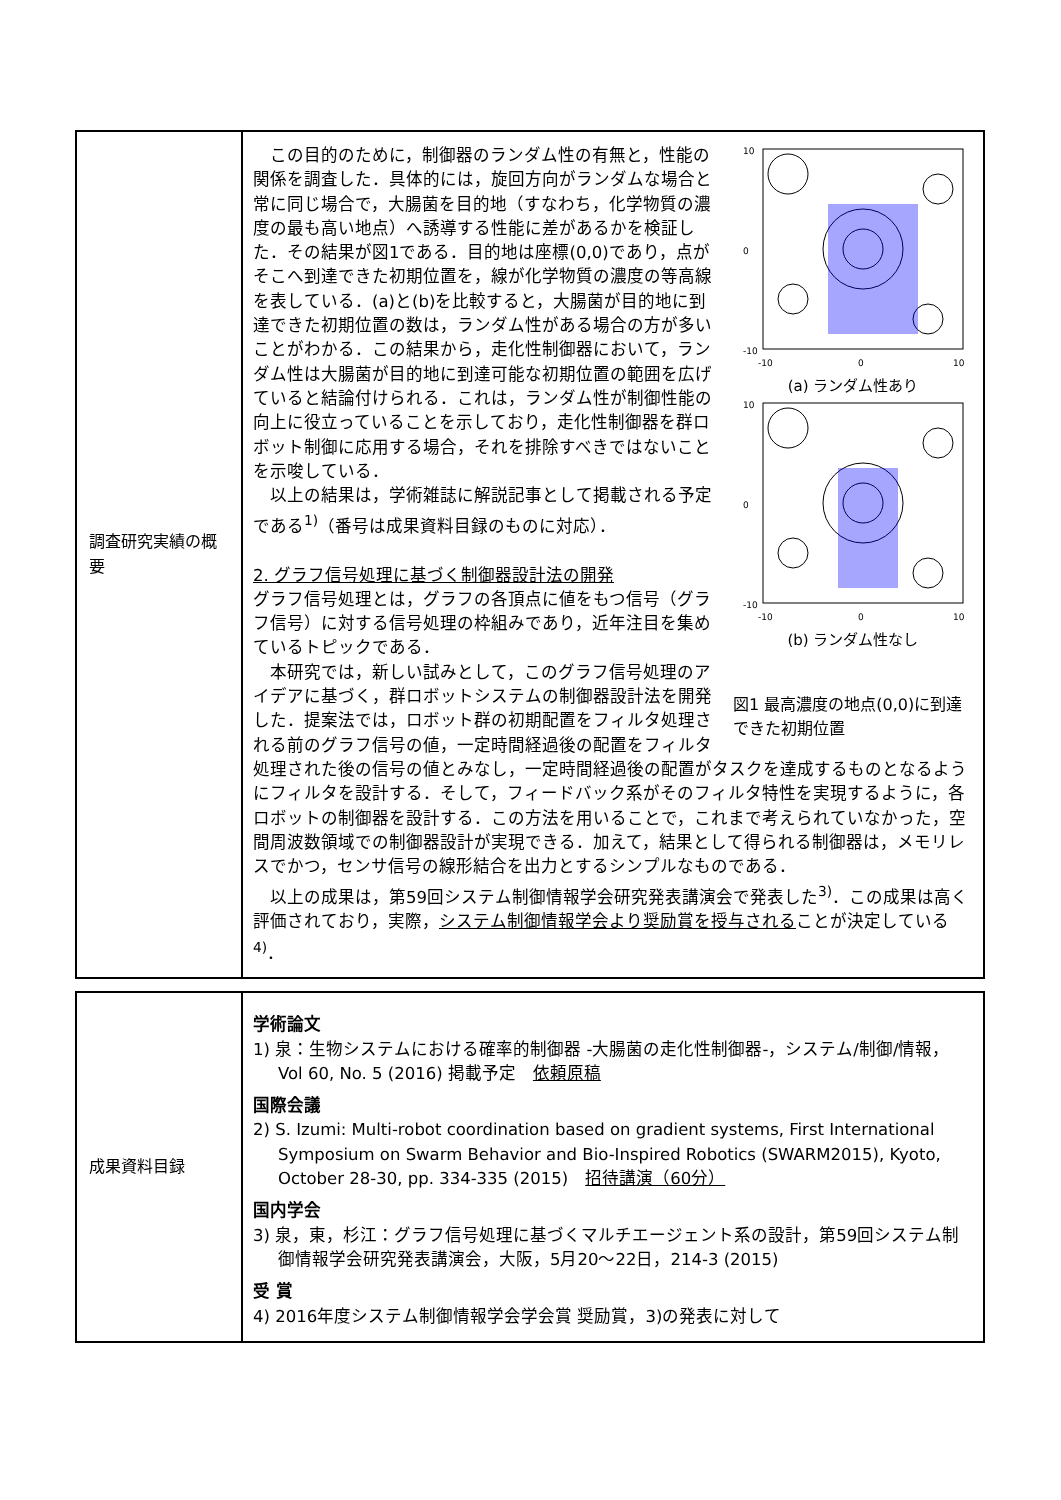| 調査研究実績の概要 | 10 0 -10 -10 0 10 (a) ランダム性あり 10 0 -10 -10 0 10 (b) ランダム性なし 図1 最高濃度の地点(0,0)に到達できた初期位置 この目的のために，制御器のランダム性の有無と，性能の関係を調査した．具体的には，旋回方向がランダムな場合と常に同じ場合で，大腸菌を目的地（すなわち，化学物質の濃度の最も高い地点）へ誘導する性能に差があるかを検証した．その結果が図1である．目的地は座標(0,0)であり，点がそこへ到達できた初期位置を，線が化学物質の濃度の等高線を表している．(a)と(b)を比較すると，大腸菌が目的地に到達できた初期位置の数は，ランダム性がある場合の方が多いことがわかる．この結果から，走化性制御器において，ランダム性は大腸菌が目的地に到達可能な初期位置の範囲を広げていると結論付けられる．これは，ランダム性が制御性能の向上に役立っていることを示しており，走化性制御器を群ロボット制御に応用する場合，それを排除すべきではないことを示唆している． 以上の結果は，学術雑誌に解説記事として掲載される予定である<sup>1)</sup>（番号は成果資料目録のものに対応）． 2. グラフ信号処理に基づく制御器設計法の開発 グラフ信号処理とは，グラフの各頂点に値をもつ信号（グラフ信号）に対する信号処理の枠組みであり，近年注目を集めているトピックである． 本研究では，新しい試みとして，このグラフ信号処理のアイデアに基づく，群ロボットシステムの制御器設計法を開発した．提案法では，ロボット群の初期配置をフィルタ処理される前のグラフ信号の値，一定時間経過後の配置をフィルタ処理された後の信号の値とみなし，一定時間経過後の配置がタスクを達成するものとなるようにフィルタを設計する．そして，フィードバック系がそのフィルタ特性を実現するように，各ロボットの制御器を設計する．この方法を用いることで，これまで考えられていなかった，空間周波数領域での制御器設計が実現できる．加えて，結果として得られる制御器は，メモリレスでかつ，センサ信号の線形結合を出力とするシンプルなものである． 以上の成果は，第59回システム制御情報学会研究発表講演会で発表した<sup>3)</sup>．この成果は高く評価されており，実際， システム制御情報学会より奨励賞を授与される ことが決定している<sup>4)</sup>． |
| 成果資料目録 | 学術論文 1) 泉：生物システムにおける確率的制御器 -大腸菌の走化性制御器-，システム/制御/情報，Vol 60, No. 5 (2016) 掲載予定 依頼原稿 国際会議 2) S. Izumi: Multi-robot coordination based on gradient systems, First International Symposium on Swarm Behavior and Bio-Inspired Robotics (SWARM2015), Kyoto, October 28-30, pp. 334-335 (2015) 招待講演（60分） 国内学会 3) 泉，東，杉江：グラフ信号処理に基づくマルチエージェント系の設計，第59回システム制御情報学会研究発表講演会，大阪，5月20〜22日，214-3 (2015) 受 賞 4) 2016年度システム制御情報学会学会賞 奨励賞，3)の発表に対して |